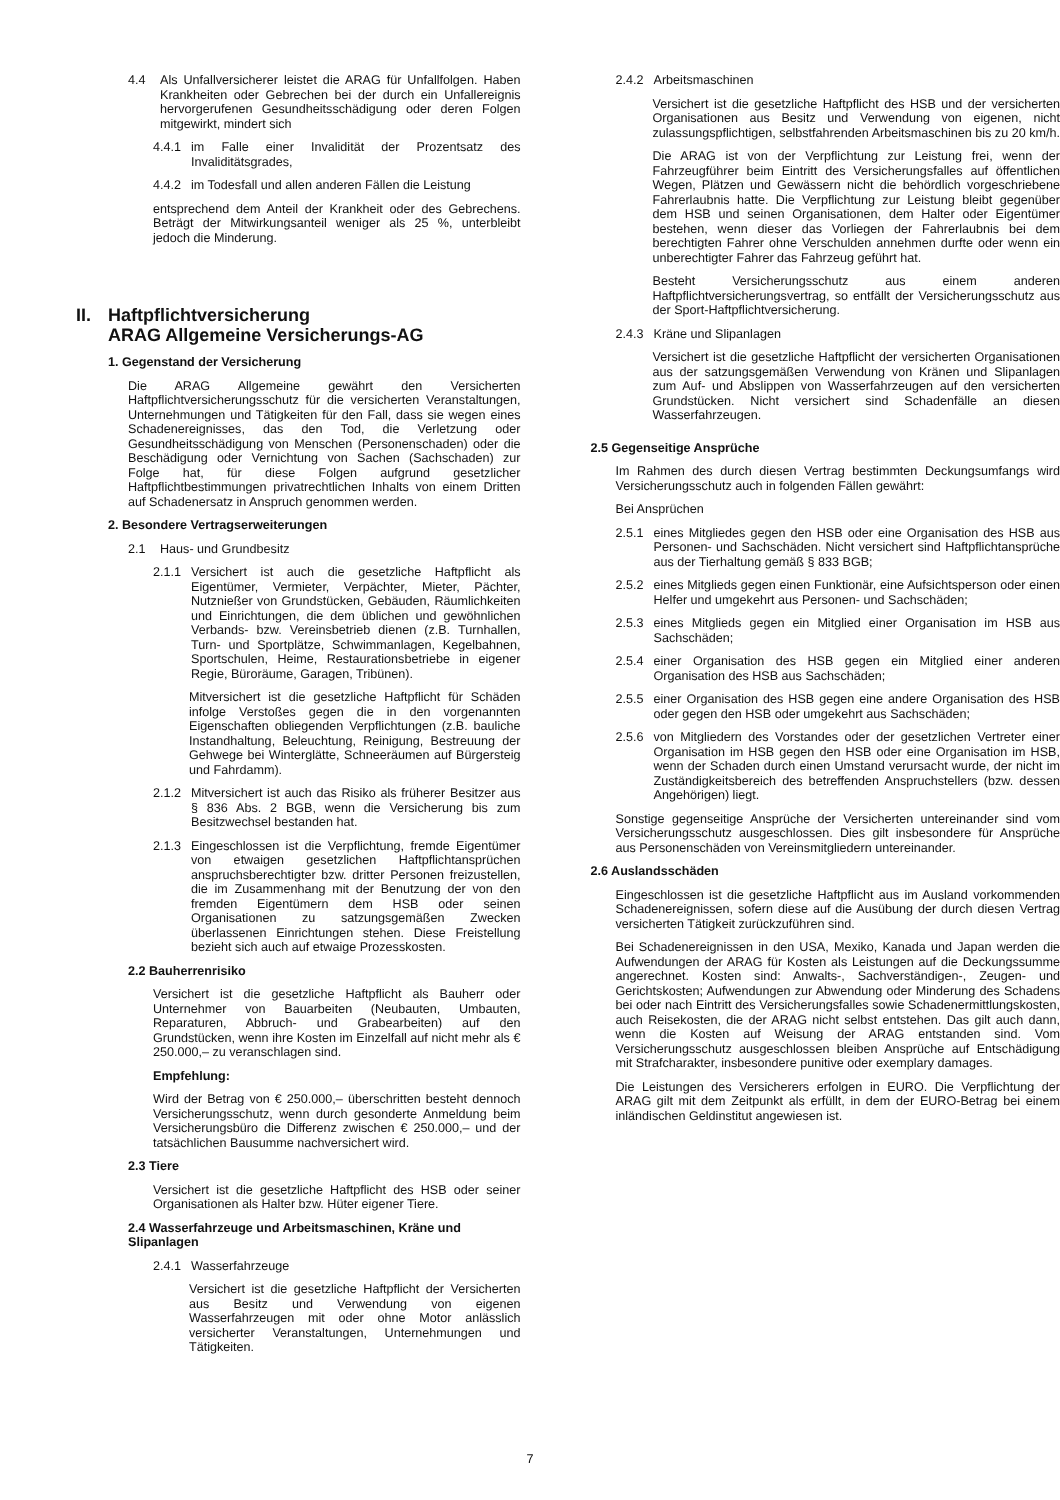4.4 Als Unfallversicherer leistet die ARAG für Unfallfolgen. Haben Krankheiten oder Gebrechen bei der durch ein Unfallereignis hervorgerufenen Gesundheitsschädigung oder deren Folgen mitgewirkt, mindert sich
4.4.1 im Falle einer Invalidität der Prozentsatz des Invaliditätsgrades,
4.4.2 im Todesfall und allen anderen Fällen die Leistung
entsprechend dem Anteil der Krankheit oder des Gebrechens. Beträgt der Mitwirkungsanteil weniger als 25 %, unterbleibt jedoch die Minderung.
II. Haftpflichtversicherung
ARAG Allgemeine Versicherungs-AG
1. Gegenstand der Versicherung
Die ARAG Allgemeine gewährt den Versicherten Haftpflichtversicherungsschutz für die versicherten Veranstaltungen, Unternehmungen und Tätigkeiten für den Fall, dass sie wegen eines Schadenereignisses, das den Tod, die Verletzung oder Gesundheitsschädigung von Menschen (Personenschaden) oder die Beschädigung oder Vernichtung von Sachen (Sachschaden) zur Folge hat, für diese Folgen aufgrund gesetzlicher Haftpflichtbestimmungen privatrechtlichen Inhalts von einem Dritten auf Schadenersatz in Anspruch genommen werden.
2. Besondere Vertragserweiterungen
2.1 Haus- und Grundbesitz
2.1.1 Versichert ist auch die gesetzliche Haftpflicht als Eigentümer, Vermieter, Verpächter, Mieter, Pächter, Nutznießer von Grundstücken, Gebäuden, Räumlichkeiten und Einrichtungen, die dem üblichen und gewöhnlichen Verbands- bzw. Vereinsbetrieb dienen (z.B. Turnhallen, Turn- und Sportplätze, Schwimmanlagen, Kegelbahnen, Sportschulen, Heime, Restaurationsbetriebe in eigener Regie, Büroräume, Garagen, Tribünen).
Mitversichert ist die gesetzliche Haftpflicht für Schäden infolge Verstoßes gegen die in den vorgenannten Eigenschaften obliegenden Verpflichtungen (z.B. bauliche Instandhaltung, Beleuchtung, Reinigung, Bestreuung der Gehwege bei Winterglätte, Schneeräumen auf Bürgersteig und Fahrdamm).
2.1.2 Mitversichert ist auch das Risiko als früherer Besitzer aus § 836 Abs. 2 BGB, wenn die Versicherung bis zum Besitzwechsel bestanden hat.
2.1.3 Eingeschlossen ist die Verpflichtung, fremde Eigentümer von etwaigen gesetzlichen Haftpflichtansprüchen anspruchsberechtigter bzw. dritter Personen freizustellen, die im Zusammenhang mit der Benutzung der von den fremden Eigentümern dem HSB oder seinen Organisationen zu satzungsgemäßen Zwecken überlassenen Einrichtungen stehen. Diese Freistellung bezieht sich auch auf etwaige Prozesskosten.
2.2 Bauherrenrisiko
Versichert ist die gesetzliche Haftpflicht als Bauherr oder Unternehmer von Bauarbeiten (Neubauten, Umbauten, Reparaturen, Abbruch- und Grabearbeiten) auf den Grundstücken, wenn ihre Kosten im Einzelfall auf nicht mehr als € 250.000,– zu veranschlagen sind.
Empfehlung:
Wird der Betrag von € 250.000,– überschritten besteht dennoch Versicherungsschutz, wenn durch gesonderte Anmeldung beim Versicherungsbüro die Differenz zwischen € 250.000,– und der tatsächlichen Bausumme nachversichert wird.
2.3 Tiere
Versichert ist die gesetzliche Haftpflicht des HSB oder seiner Organisationen als Halter bzw. Hüter eigener Tiere.
2.4 Wasserfahrzeuge und Arbeitsmaschinen, Kräne und Slipanlagen
2.4.1 Wasserfahrzeuge
Versichert ist die gesetzliche Haftpflicht der Versicherten aus Besitz und Verwendung von eigenen Wasserfahrzeugen mit oder ohne Motor anlässlich versicherter Veranstaltungen, Unternehmungen und Tätigkeiten.
2.4.2 Arbeitsmaschinen
Versichert ist die gesetzliche Haftpflicht des HSB und der versicherten Organisationen aus Besitz und Verwendung von eigenen, nicht zulassungspflichtigen, selbstfahrenden Arbeitsmaschinen bis zu 20 km/h.
Die ARAG ist von der Verpflichtung zur Leistung frei, wenn der Fahrzeugführer beim Eintritt des Versicherungsfalles auf öffentlichen Wegen, Plätzen und Gewässern nicht die behördlich vorgeschriebene Fahrerlaubnis hatte. Die Verpflichtung zur Leistung bleibt gegenüber dem HSB und seinen Organisationen, dem Halter oder Eigentümer bestehen, wenn dieser das Vorliegen der Fahrerlaubnis bei dem berechtigten Fahrer ohne Verschulden annehmen durfte oder wenn ein unberechtigter Fahrer das Fahrzeug geführt hat.
Besteht Versicherungsschutz aus einem anderen Haftpflichtversicherungsvertrag, so entfällt der Versicherungsschutz aus der Sport-Haftpflichtversicherung.
2.4.3 Kräne und Slipanlagen
Versichert ist die gesetzliche Haftpflicht der versicherten Organisationen aus der satzungsgemäßen Verwendung von Kränen und Slipanlagen zum Auf- und Abslippen von Wasserfahrzeugen auf den versicherten Grundstücken. Nicht versichert sind Schadenfälle an diesen Wasserfahrzeugen.
2.5 Gegenseitige Ansprüche
Im Rahmen des durch diesen Vertrag bestimmten Deckungsumfangs wird Versicherungsschutz auch in folgenden Fällen gewährt:
Bei Ansprüchen
2.5.1 eines Mitgliedes gegen den HSB oder eine Organisation des HSB aus Personen- und Sachschäden. Nicht versichert sind Haftpflichtansprüche aus der Tierhaltung gemäß § 833 BGB;
2.5.2 eines Mitglieds gegen einen Funktionär, eine Aufsichtsperson oder einen Helfer und umgekehrt aus Personen- und Sachschäden;
2.5.3 eines Mitglieds gegen ein Mitglied einer Organisation im HSB aus Sachschäden;
2.5.4 einer Organisation des HSB gegen ein Mitglied einer anderen Organisation des HSB aus Sachschäden;
2.5.5 einer Organisation des HSB gegen eine andere Organisation des HSB oder gegen den HSB oder umgekehrt aus Sachschäden;
2.5.6 von Mitgliedern des Vorstandes oder der gesetzlichen Vertreter einer Organisation im HSB gegen den HSB oder eine Organisation im HSB, wenn der Schaden durch einen Umstand verursacht wurde, der nicht im Zuständigkeitsbereich des betreffenden Anspruchstellers (bzw. dessen Angehörigen) liegt.
Sonstige gegenseitige Ansprüche der Versicherten untereinander sind vom Versicherungsschutz ausgeschlossen. Dies gilt insbesondere für Ansprüche aus Personenschäden von Vereinsmitgliedern untereinander.
2.6 Auslandsschäden
Eingeschlossen ist die gesetzliche Haftpflicht aus im Ausland vorkommenden Schadenereignissen, sofern diese auf die Ausübung der durch diesen Vertrag versicherten Tätigkeit zurückzuführen sind.
Bei Schadenereignissen in den USA, Mexiko, Kanada und Japan werden die Aufwendungen der ARAG für Kosten als Leistungen auf die Deckungssumme angerechnet. Kosten sind: Anwalts-, Sachverständigen-, Zeugen- und Gerichtskosten; Aufwendungen zur Abwendung oder Minderung des Schadens bei oder nach Eintritt des Versicherungsfalles sowie Schadenermittlungskosten, auch Reisekosten, die der ARAG nicht selbst entstehen. Das gilt auch dann, wenn die Kosten auf Weisung der ARAG entstanden sind. Vom Versicherungsschutz ausgeschlossen bleiben Ansprüche auf Entschädigung mit Strafcharakter, insbesondere punitive oder exemplary damages.
Die Leistungen des Versicherers erfolgen in EURO. Die Verpflichtung der ARAG gilt mit dem Zeitpunkt als erfüllt, in dem der EURO-Betrag bei einem inländischen Geldinstitut angewiesen ist.
7